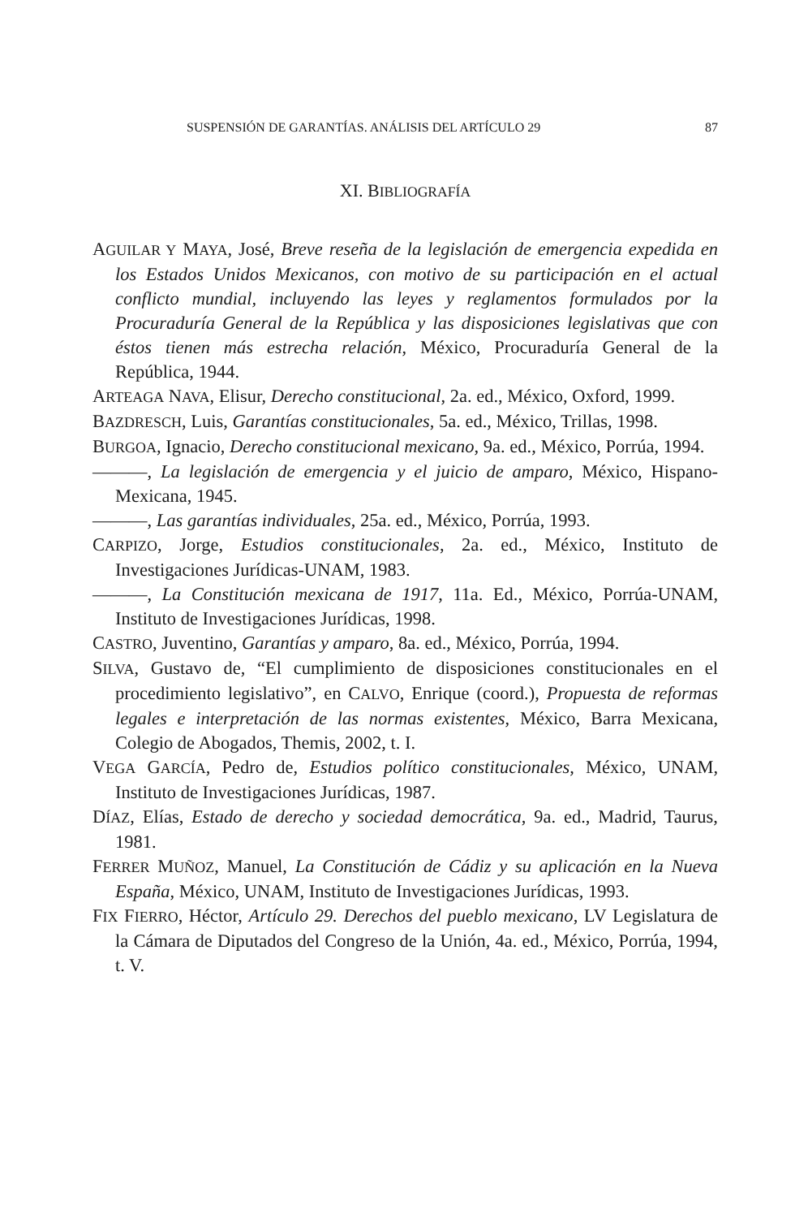SUSPENSIÓN DE GARANTÍAS. ANÁLISIS DEL ARTÍCULO 29 87
XI. BIBLIOGRAFÍA
AGUILAR Y MAYA, José, Breve reseña de la legislación de emergencia expedida en los Estados Unidos Mexicanos, con motivo de su participación en el actual conflicto mundial, incluyendo las leyes y reglamentos formulados por la Procuraduría General de la República y las disposiciones legislativas que con éstos tienen más estrecha relación, México, Procuraduría General de la República, 1944.
ARTEAGA NAVA, Elisur, Derecho constitucional, 2a. ed., México, Oxford, 1999.
BAZDRESCH, Luis, Garantías constitucionales, 5a. ed., México, Trillas, 1998.
BURGOA, Ignacio, Derecho constitucional mexicano, 9a. ed., México, Porrúa, 1994.
———, La legislación de emergencia y el juicio de amparo, México, Hispano-Mexicana, 1945.
———, Las garantías individuales, 25a. ed., México, Porrúa, 1993.
CARPIZO, Jorge, Estudios constitucionales, 2a. ed., México, Instituto de Investigaciones Jurídicas-UNAM, 1983.
———, La Constitución mexicana de 1917, 11a. Ed., México, Porrúa-UNAM, Instituto de Investigaciones Jurídicas, 1998.
CASTRO, Juventino, Garantías y amparo, 8a. ed., México, Porrúa, 1994.
SILVA, Gustavo de, “El cumplimiento de disposiciones constitucionales en el procedimiento legislativo”, en CALVO, Enrique (coord.), Propuesta de reformas legales e interpretación de las normas existentes, México, Barra Mexicana, Colegio de Abogados, Themis, 2002, t. I.
VEGA GARCÍA, Pedro de, Estudios político constitucionales, México, UNAM, Instituto de Investigaciones Jurídicas, 1987.
DÍAZ, Elías, Estado de derecho y sociedad democrática, 9a. ed., Madrid, Taurus, 1981.
FERRER MUÑOZ, Manuel, La Constitución de Cádiz y su aplicación en la Nueva España, México, UNAM, Instituto de Investigaciones Jurídicas, 1993.
FIX FIERRO, Héctor, Artículo 29. Derechos del pueblo mexicano, LV Legislatura de la Cámara de Diputados del Congreso de la Unión, 4a. ed., México, Porrúa, 1994, t. V.